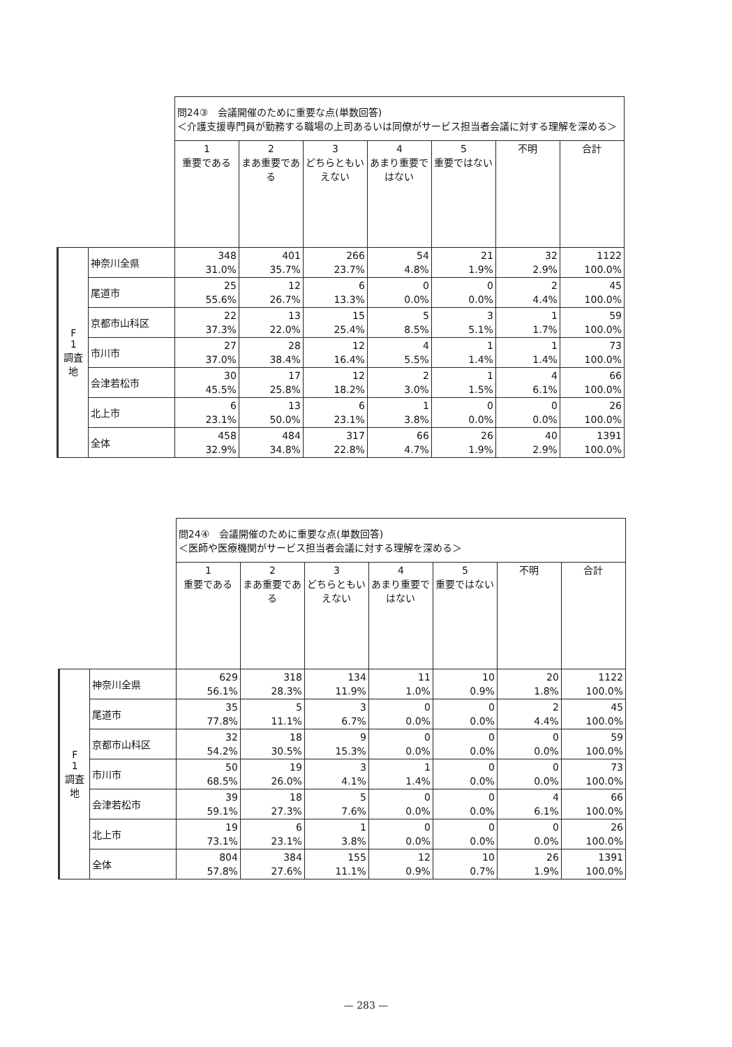| | | 問24③ 会議開催のために重要な点(単数回答) ＜介護支援専門員が勤務する職場の上司あるいは同僚がサービス担当者会議に対する理解を深める＞ | | | | | | |
| | | 1 重要である | 2 まあ重要である | 3 どちらともいえない | 4 あまり重要ではない | 5 重要ではない | 不明 | 合計 |
| F 1 調査地 | 神奈川全県 | 348 31.0% | 401 35.7% | 266 23.7% | 54 4.8% | 21 1.9% | 32 2.9% | 1122 100.0% |
| | 尾道市 | 25 55.6% | 12 26.7% | 6 13.3% | 0 0.0% | 0 0.0% | 2 4.4% | 45 100.0% |
| | 京都市山科区 | 22 37.3% | 13 22.0% | 15 25.4% | 5 8.5% | 3 5.1% | 1 1.7% | 59 100.0% |
| | 市川市 | 27 37.0% | 28 38.4% | 12 16.4% | 4 5.5% | 1 1.4% | 1 1.4% | 73 100.0% |
| | 会津若松市 | 30 45.5% | 17 25.8% | 12 18.2% | 2 3.0% | 1 1.5% | 4 6.1% | 66 100.0% |
| | 北上市 | 6 23.1% | 13 50.0% | 6 23.1% | 1 3.8% | 0 0.0% | 0 0.0% | 26 100.0% |
| | 全体 | 458 32.9% | 484 34.8% | 317 22.8% | 66 4.7% | 26 1.9% | 40 2.9% | 1391 100.0% |
| | | 問24④ 会議開催のために重要な点(単数回答) ＜医師や医療機関がサービス担当者会議に対する理解を深める＞ | | | | | | |
| | | 1 重要である | 2 まあ重要である | 3 どちらともいえない | 4 あまり重要ではない | 5 重要ではない | 不明 | 合計 |
| F 1 調査地 | 神奈川全県 | 629 56.1% | 318 28.3% | 134 11.9% | 11 1.0% | 10 0.9% | 20 1.8% | 1122 100.0% |
| | 尾道市 | 35 77.8% | 5 11.1% | 3 6.7% | 0 0.0% | 0 0.0% | 2 4.4% | 45 100.0% |
| | 京都市山科区 | 32 54.2% | 18 30.5% | 9 15.3% | 0 0.0% | 0 0.0% | 0 0.0% | 59 100.0% |
| | 市川市 | 50 68.5% | 19 26.0% | 3 4.1% | 1 1.4% | 0 0.0% | 0 0.0% | 73 100.0% |
| | 会津若松市 | 39 59.1% | 18 27.3% | 5 7.6% | 0 0.0% | 0 0.0% | 4 6.1% | 66 100.0% |
| | 北上市 | 19 73.1% | 6 23.1% | 1 3.8% | 0 0.0% | 0 0.0% | 0 0.0% | 26 100.0% |
| | 全体 | 804 57.8% | 384 27.6% | 155 11.1% | 12 0.9% | 10 0.7% | 26 1.9% | 1391 100.0% |
— 283 —